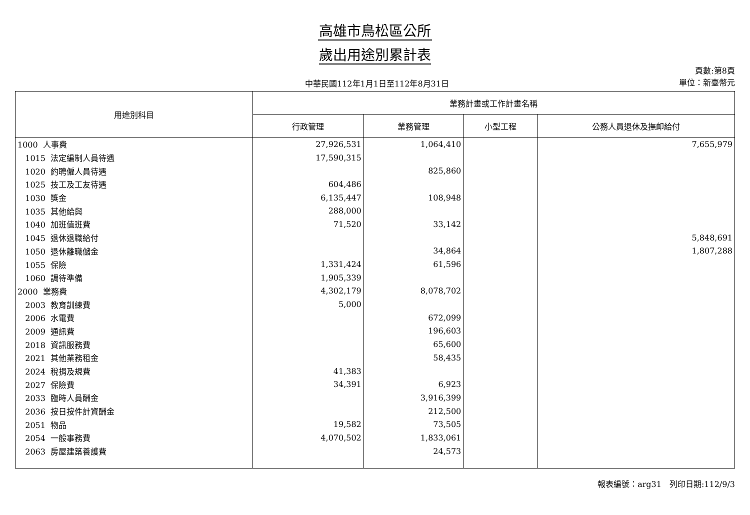高雄市鳥松區公所
歲出用途別累計表
中華民國112年1月1日至112年8月31日
頁數:第8頁
單位：新臺幣元
| 用途別科目 | 業務計畫或工作計畫名稱 | | | |
| --- | --- | --- | --- | --- |
| | 行政管理 | 業務管理 | 小型工程 | 公務人員退休及撫卹給付 |
| 1000 人事費 | 27,926,531 | 1,064,410 | | 7,655,979 |
| 1015 法定編制人員待遇 | 17,590,315 | | | |
| 1020 約聘僱人員待遇 | | 825,860 | | |
| 1025 技工及工友待遇 | 604,486 | | | |
| 1030 獎金 | 6,135,447 | 108,948 | | |
| 1035 其他給與 | 288,000 | | | |
| 1040 加班值班費 | 71,520 | 33,142 | | |
| 1045 退休退職給付 | | | | 5,848,691 |
| 1050 退休離職儲金 | | 34,864 | | 1,807,288 |
| 1055 保險 | 1,331,424 | 61,596 | | |
| 1060 調待準備 | 1,905,339 | | | |
| 2000 業務費 | 4,302,179 | 8,078,702 | | |
| 2003 教育訓練費 | 5,000 | | | |
| 2006 水電費 | | 672,099 | | |
| 2009 通訊費 | | 196,603 | | |
| 2018 資訊服務費 | | 65,600 | | |
| 2021 其他業務租金 | | 58,435 | | |
| 2024 稅捐及規費 | 41,383 | | | |
| 2027 保險費 | 34,391 | 6,923 | | |
| 2033 臨時人員酬金 | | 3,916,399 | | |
| 2036 按日按件計資酬金 | | 212,500 | | |
| 2051 物品 | 19,582 | 73,505 | | |
| 2054 一般事務費 | 4,070,502 | 1,833,061 | | |
| 2063 房屋建築養護費 | | 24,573 | | |
報表編號：arg31　列印日期:112/9/3